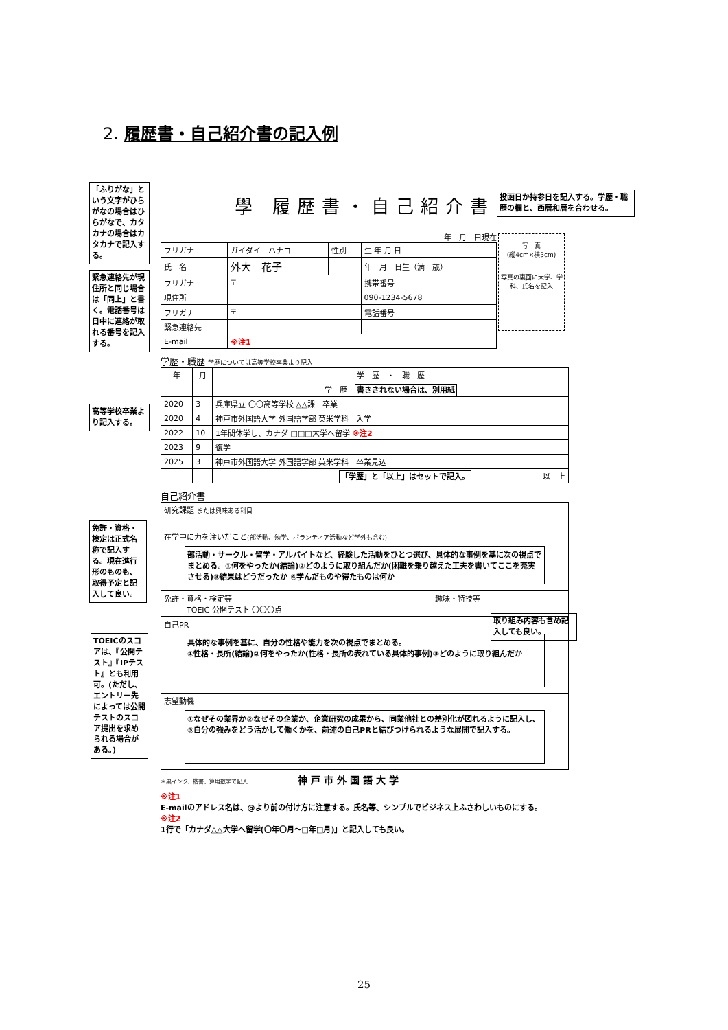2. 履歴書・自己紹介書の記入例
「ふりがな」という文字がひらがなの場合はひらがなで、カタカナの場合はカタカナで記入する。
緊急連絡先が現住所と同じ場合は「同上」と書く。電話番号は日中に連絡が取れる番号を記入する。
高等学校卒業より記入する。
免許・資格・検定は正式名称で記入する。現在進行形のものも、取得予定と記入して良い。
TOEICのスコアは、『公開テスト』『IPテスト』とも利用可。(ただし、エントリー先によっては公開テストのスコア提出を求められる場合がある。)
投函日か持参日を記入する。学歴・職歴の欄と、西暦和暦を合わせる。
取り組み内容も含め記入しても良い。
學 履歴書・自己紹介書
年　月　日現在
| フリガナ | ガイダイ ハナコ | 性別 | 生 年 月 日 |
| 氏 名 | 外大 花子 | | 年 月 日生（満 歳） |
| フリガナ | 〒 | | 携帯番号 |
| 現住所 | | | 090-1234-5678 |
| フリガナ | 〒 | | 電話番号 |
| 緊急連絡先 | | | |
| E-mail | ※注1 | | |
写　真
(縦4cm×横3cm)
写真の裏面に大学、学科、氏名を記入
学歴・職歴 学歴については高等学校卒業より記入
| 年 | 月 | 学 歴 ・ 職 歴 |
| --- | --- | --- |
| | | 学 歴 書ききれない場合は、別用紙 |
| 2020 | 3 | 兵庫県立 〇〇高等学校 △△課 卒業 |
| 2020 | 4 | 神戸市外国語大学 外国語学部 英米学科 入学 |
| 2022 | 10 | 1年間休学し、カナダ □□□大学へ留学 ※注2 |
| 2023 | 9 | 復学 |
| 2025 | 3 | 神戸市外国語大学 外国語学部 英米学科 卒業見込 |
| | | 「学歴」と「以上」はセットで記入。 以 上 |
自己紹介書
| 研究課題 または興味ある科目 |
| 在学中に力を注いだこと (部活動、勉学、ボランティア活動など学外も含む) 部活動・サークル・留学・アルバイトなど、経験した活動をひとつ選び、具体的な事例を基に次の視点でまとめる。①何をやったか(結論)②どのように取り組んだか(困難を乗り越えた工夫を書いてここを充実させる)③結果はどうだったか ④学んだものや得たものは何か |
| 免許・資格・検定等 TOEIC 公開テスト 〇〇〇点 | 趣味・特技等 |
| 自己PR 具体的な事例を基に、自分の性格や能力を次の視点でまとめる。 ①性格・長所(結論)②何をやったか(性格・長所の表れている具体的事例)③どのように取り組んだか |
| 志望動機 ①なぜその業界か②なぜその企業か、企業研究の成果から、同業他社との差別化が図れるように記入し、③自分の強みをどう活かして働くかを、前述の自己PRと結びつけられるような展開で記入する。 |
＊黒インク、楷書、算用数字で記入 神戸市外国語大学
※注1
E-mailのアドレス名は、@より前の付け方に注意する。氏名等、シンプルでビジネス上ふさわしいものにする。
※注2
1行で「カナダ△△大学へ留学(〇年〇月～□年□月)」と記入しても良い。
25